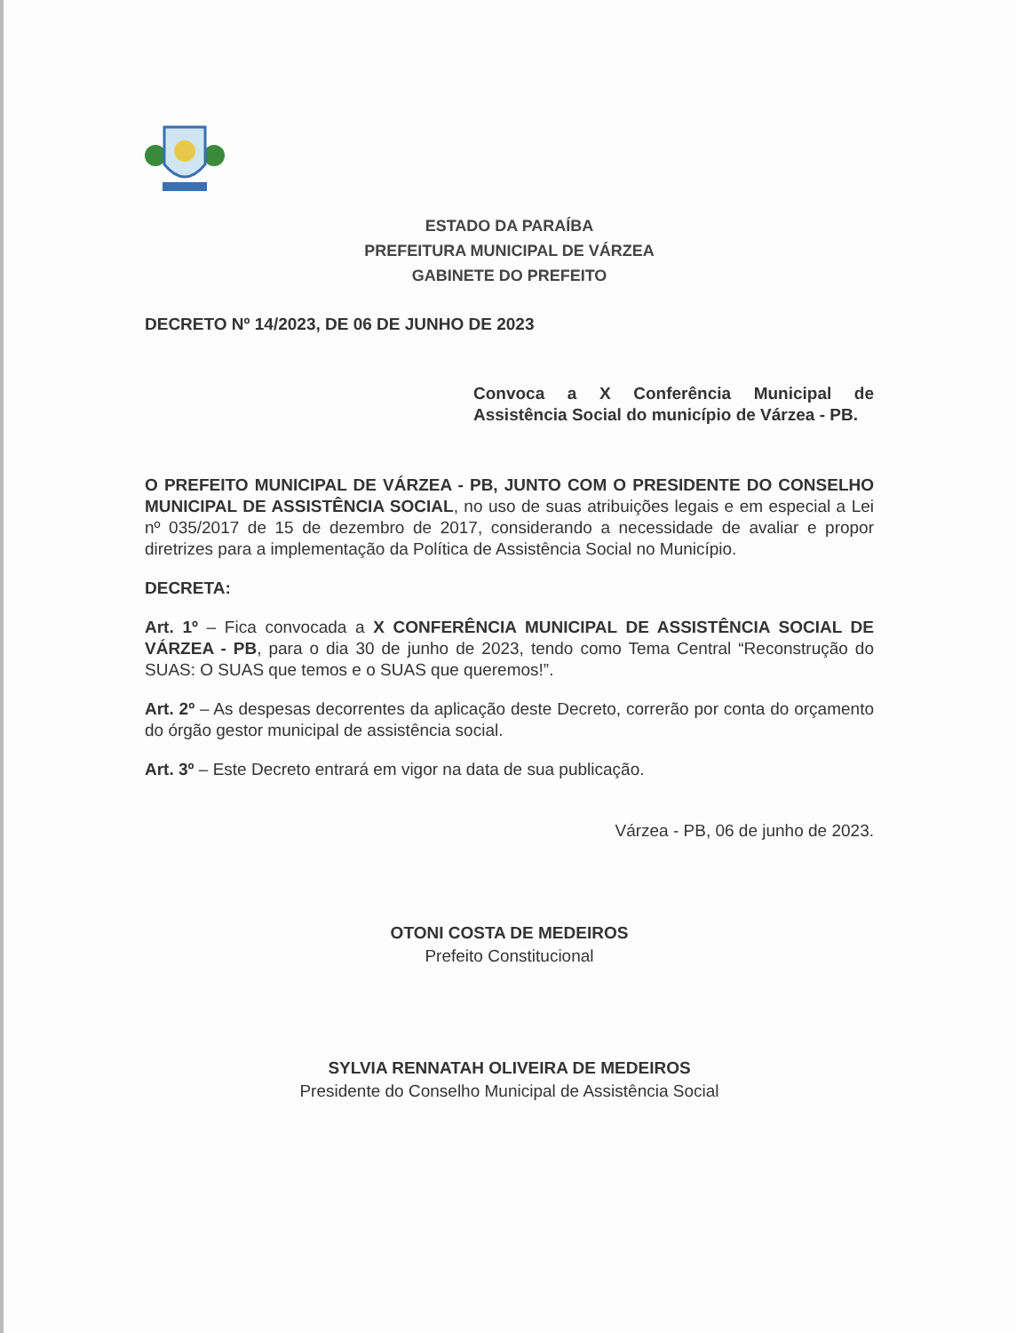ESTADO DA PARAÍBA
PREFEITURA MUNICIPAL DE VÁRZEA
GABINETE DO PREFEITO
DECRETO Nº 14/2023, DE 06 DE JUNHO DE 2023
Convoca a X Conferência Municipal de Assistência Social do município de Várzea - PB.
O PREFEITO MUNICIPAL DE VÁRZEA - PB, JUNTO COM O PRESIDENTE DO CONSELHO MUNICIPAL DE ASSISTÊNCIA SOCIAL, no uso de suas atribuições legais e em especial a Lei nº 035/2017 de 15 de dezembro de 2017, considerando a necessidade de avaliar e propor diretrizes para a implementação da Política de Assistência Social no Município.
DECRETA:
Art. 1º – Fica convocada a X CONFERÊNCIA MUNICIPAL DE ASSISTÊNCIA SOCIAL DE VÁRZEA - PB, para o dia 30 de junho de 2023, tendo como Tema Central “Reconstrução do SUAS: O SUAS que temos e o SUAS que queremos!”.
Art. 2º – As despesas decorrentes da aplicação deste Decreto, correrão por conta do orçamento do órgão gestor municipal de assistência social.
Art. 3º – Este Decreto entrará em vigor na data de sua publicação.
Várzea - PB, 06 de junho de 2023.
OTONI COSTA DE MEDEIROS
Prefeito Constitucional
SYLVIA RENNATAH OLIVEIRA DE MEDEIROS
Presidente do Conselho Municipal de Assistência Social